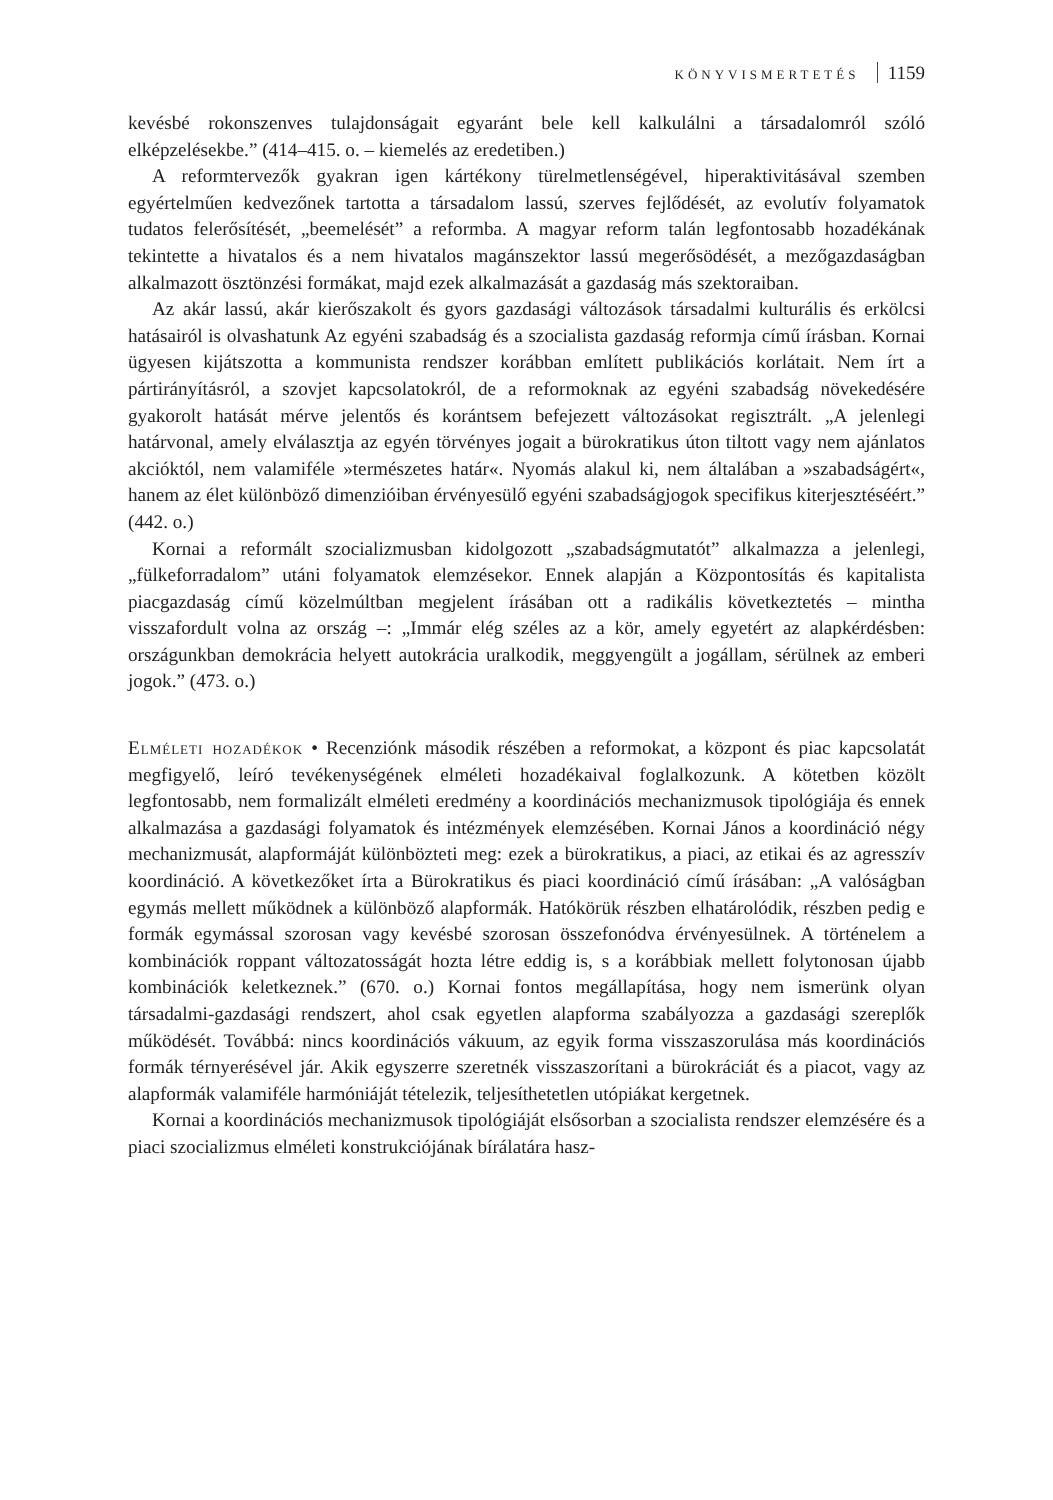KÖNYVISMERTETÉS 1159
kevésbé rokonszenves tulajdonságait egyaránt bele kell kalkulálni a társadalomról szóló elképzelésekbe.” (414–415. o. – kiemelés az eredetiben.)
A reformtervezők gyakran igen kártékony türelmetlenségével, hiperaktivitásával szemben egyértelműen kedvezőnek tartotta a társadalom lassú, szerves fejlődését, az evolutív folyamatok tudatos felerősítését, „beemelését” a reformba. A magyar reform talán legfontosabb hozadékának tekintette a hivatalos és a nem hivatalos magánszektor lassú megerősödését, a mezőgazdaságban alkalmazott ösztönzési formákat, majd ezek alkalmazását a gazdaság más szektoraiban.
Az akár lassú, akár kierőszakolt és gyors gazdasági változások társadalmi kulturális és erkölcsi hatásairól is olvashatunk Az egyéni szabadság és a szocialista gazdaság reformja című írásban. Kornai ügyesen kijátszotta a kommunista rendszer korábban említett publikációs korlátait. Nem írt a pártirányításról, a szovjet kapcsolatokról, de a reformoknak az egyéni szabadság növekedésére gyakorolt hatását mérve jelentős és korántsem befejezett változásokat regisztrált. „A jelenlegi határvonal, amely elválasztja az egyén törvényes jogait a bürokratikus úton tiltott vagy nem ajánlatos akcióktól, nem valamiféle »természetes határ«. Nyomás alakul ki, nem általában a »szabadságért«, hanem az élet különböző dimenzióiban érvényesülő egyéni szabadságjogok specifikus kiterjesztéséért.” (442. o.)
Kornai a reformált szocializmusban kidolgozott „szabadságmutatót” alkalmazza a jelenlegi, „fülkeforradalom” utáni folyamatok elemzésekor. Ennek alapján a Központosítás és kapitalista piacgazdaság című közelmúltban megjelent írásában ott a radikális következtetés – mintha visszafordult volna az ország –: „Immár elég széles az a kör, amely egyetért az alapkérdésben: országunkban demokrácia helyett autokrácia uralkodik, meggyengült a jogállam, sérülnek az emberi jogok.” (473. o.)
Elméleti hozadékok • Recenziónk második részében a reformokat, a központ és piac kapcsolatát megfigyelő, leíró tevékenységének elméleti hozadékaival foglalkozunk. A kötetben közölt legfontosabb, nem formalizált elméleti eredmény a koordinációs mechanizmusok tipológiája és ennek alkalmazása a gazdasági folyamatok és intézmények elemzésében. Kornai János a koordináció négy mechanizmusát, alapformáját különbözteti meg: ezek a bürokratikus, a piaci, az etikai és az agresszív koordináció. A következőket írta a Bürokratikus és piaci koordináció című írásában: „A valóságban egymás mellett működnek a különböző alapformák. Hatókörük részben elhatárolódik, részben pedig e formák egymással szorosan vagy kevésbé szorosan összefonódva érvényesülnek. A történelem a kombinációk roppant változatosságát hozta létre eddig is, s a korábbiak mellett folytonosan újabb kombinációk keletkeznek.” (670. o.) Kornai fontos megállapítása, hogy nem ismerünk olyan társadalmi-gazdasági rendszert, ahol csak egyetlen alapforma szabályozza a gazdasági szereplők működését. Továbbá: nincs koordinációs vákuum, az egyik forma visszaszorulása más koordinációs formák térnyerésével jár. Akik egyszerre szeretnék visszaszorítani a bürokráciát és a piacot, vagy az alapformák valamiféle harmóniáját tételezik, teljesíthetetlen utópiákat kergetnek.
Kornai a koordinációs mechanizmusok tipológiáját elsősorban a szocialista rendszer elemzésére és a piaci szocializmus elméleti konstrukciójának bírálatára hasz-